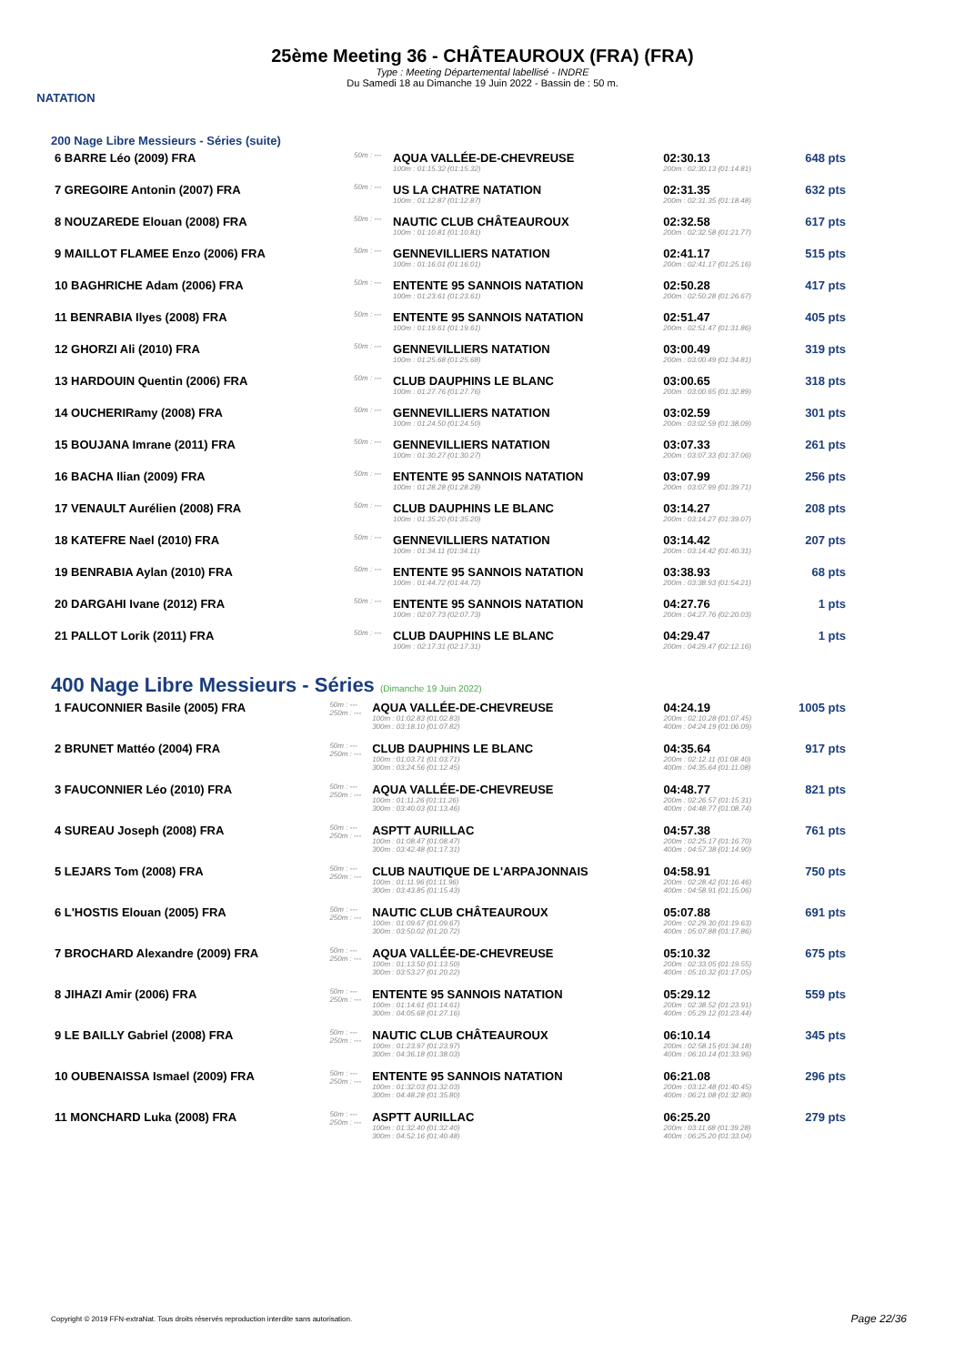NATATION
25ème Meeting 36 - CHÂTEAUROUX (FRA) (FRA)
Type : Meeting Départemental labellisé - INDRE
Du Samedi 18 au Dimanche 19 Juin 2022 - Bassin de : 50 m.
200 Nage Libre Messieurs - Séries (suite)
| 6 BARRE Léo (2009) FRA | 50m : --- | AQUA VALLÉE-DE-CHEVREUSE 100m : 01:15.32 (01:15.32) | 02:30.13 200m : 02:30.13 (01:14.81) | 648 pts |
| 7 GREGOIRE Antonin (2007) FRA | 50m : --- | US LA CHATRE NATATION 100m : 01:12.87 (01:12.87) | 02:31.35 200m : 02:31.35 (01:18.48) | 632 pts |
| 8 NOUZAREDE Elouan (2008) FRA | 50m : --- | NAUTIC CLUB CHÂTEAUROUX 100m : 01:10.81 (01:10.81) | 02:32.58 200m : 02:32.58 (01:21.77) | 617 pts |
| 9 MAILLOT FLAMEE Enzo (2006) FRA | 50m : --- | GENNEVILLIERS NATATION 100m : 01:16.01 (01:16.01) | 02:41.17 200m : 02:41.17 (01:25.16) | 515 pts |
| 10 BAGHRICHE Adam (2006) FRA | 50m : --- | ENTENTE 95 SANNOIS NATATION 100m : 01:23.61 (01:23.61) | 02:50.28 200m : 02:50.28 (01:26.67) | 417 pts |
| 11 BENRABIA Ilyes (2008) FRA | 50m : --- | ENTENTE 95 SANNOIS NATATION 100m : 01:19.61 (01:19.61) | 02:51.47 200m : 02:51.47 (01:31.86) | 405 pts |
| 12 GHORZI Ali (2010) FRA | 50m : --- | GENNEVILLIERS NATATION 100m : 01:25.68 (01:25.68) | 03:00.49 200m : 03:00.49 (01:34.81) | 319 pts |
| 13 HARDOUIN Quentin (2006) FRA | 50m : --- | CLUB DAUPHINS LE BLANC 100m : 01:27.76 (01:27.76) | 03:00.65 200m : 03:00.65 (01:32.89) | 318 pts |
| 14 OUCHERIRamy (2008) FRA | 50m : --- | GENNEVILLIERS NATATION 100m : 01:24.50 (01:24.50) | 03:02.59 200m : 03:02.59 (01:38.09) | 301 pts |
| 15 BOUJANA Imrane (2011) FRA | 50m : --- | GENNEVILLIERS NATATION 100m : 01:30.27 (01:30.27) | 03:07.33 200m : 03:07.33 (01:37.06) | 261 pts |
| 16 BACHA Ilian (2009) FRA | 50m : --- | ENTENTE 95 SANNOIS NATATION 100m : 01:28.28 (01:28.28) | 03:07.99 200m : 03:07.99 (01:39.71) | 256 pts |
| 17 VENAULT Aurélien (2008) FRA | 50m : --- | CLUB DAUPHINS LE BLANC 100m : 01:35.20 (01:35.20) | 03:14.27 200m : 03:14.27 (01:39.07) | 208 pts |
| 18 KATEFRE Nael (2010) FRA | 50m : --- | GENNEVILLIERS NATATION 100m : 01:34.11 (01:34.11) | 03:14.42 200m : 03:14.42 (01:40.31) | 207 pts |
| 19 BENRABIA Aylan (2010) FRA | 50m : --- | ENTENTE 95 SANNOIS NATATION 100m : 01:44.72 (01:44.72) | 03:38.93 200m : 03:38.93 (01:54.21) | 68 pts |
| 20 DARGAHI Ivane (2012) FRA | 50m : --- | ENTENTE 95 SANNOIS NATATION 100m : 02:07.73 (02:07.73) | 04:27.76 200m : 04:27.76 (02:20.03) | 1 pts |
| 21 PALLOT Lorik (2011) FRA | 50m : --- | CLUB DAUPHINS LE BLANC 100m : 02:17.31 (02:17.31) | 04:29.47 200m : 04:29.47 (02:12.16) | 1 pts |
400 Nage Libre Messieurs - Séries (Dimanche 19 Juin 2022)
| 1 FAUCONNIER Basile (2005) FRA | 50m : --- 250m : --- | AQUA VALLÉE-DE-CHEVREUSE 100m : 01:02.83 (01:02.83) 300m : 03:18.10 (01:07.82) | 04:24.19 200m : 02:10.28 (01:07.45) 400m : 04:24.19 (01:06.09) | 1005 pts |
| 2 BRUNET Mattéo (2004) FRA | 50m : --- 250m : --- | CLUB DAUPHINS LE BLANC 100m : 01:03.71 (01:03.71) 300m : 03:24.56 (01:12.45) | 04:35.64 200m : 02:12.11 (01:08.40) 400m : 04:35.64 (01:11.08) | 917 pts |
| 3 FAUCONNIER Léo (2010) FRA | 50m : --- 250m : --- | AQUA VALLÉE-DE-CHEVREUSE 100m : 01:11.26 (01:11.26) 300m : 03:40.03 (01:13.46) | 04:48.77 200m : 02:26.57 (01:15.31) 400m : 04:48.77 (01:08.74) | 821 pts |
| 4 SUREAU Joseph (2008) FRA | 50m : --- 250m : --- | ASPTT AURILLAC 100m : 01:08.47 (01:08.47) 300m : 03:42.48 (01:17.31) | 04:57.38 200m : 02:25.17 (01:16.70) 400m : 04:57.38 (01:14.90) | 761 pts |
| 5 LEJARS Tom (2008) FRA | 50m : --- 250m : --- | CLUB NAUTIQUE DE L'ARPAJONNAIS 100m : 01:11.96 (01:11.96) 300m : 03:43.85 (01:15.43) | 04:58.91 200m : 02:28.42 (01:16.46) 400m : 04:58.91 (01:15.06) | 750 pts |
| 6 L'HOSTIS Elouan (2005) FRA | 50m : --- 250m : --- | NAUTIC CLUB CHÂTEAUROUX 100m : 01:09.67 (01:09.67) 300m : 03:50.02 (01:20.72) | 05:07.88 200m : 02:29.30 (01:19.63) 400m : 05:07.88 (01:17.86) | 691 pts |
| 7 BROCHARD Alexandre (2009) FRA | 50m : --- 250m : --- | AQUA VALLÉE-DE-CHEVREUSE 100m : 01:13.50 (01:13.50) 300m : 03:53.27 (01:20.22) | 05:10.32 200m : 02:33.05 (01:19.55) 400m : 05:10.32 (01:17.05) | 675 pts |
| 8 JIHAZI Amir (2006) FRA | 50m : --- 250m : --- | ENTENTE 95 SANNOIS NATATION 100m : 01:14.61 (01:14.61) 300m : 04:05.68 (01:27.16) | 05:29.12 200m : 02:38.52 (01:23.91) 400m : 05:29.12 (01:23.44) | 559 pts |
| 9 LE BAILLY Gabriel (2008) FRA | 50m : --- 250m : --- | NAUTIC CLUB CHÂTEAUROUX 100m : 01:23.97 (01:23.97) 300m : 04:36.18 (01:38.03) | 06:10.14 200m : 02:58.15 (01:34.18) 400m : 06:10.14 (01:33.96) | 345 pts |
| 10 OUBENAISSA Ismael (2009) FRA | 50m : --- 250m : --- | ENTENTE 95 SANNOIS NATATION 100m : 01:32.03 (01:32.03) 300m : 04:48.28 (01:35.80) | 06:21.08 200m : 03:12.48 (01:40.45) 400m : 06:21.08 (01:32.80) | 296 pts |
| 11 MONCHARD Luka (2008) FRA | 50m : --- 250m : --- | ASPTT AURILLAC 100m : 01:32.40 (01:32.40) 300m : 04:52.16 (01:40.48) | 06:25.20 200m : 03:11.68 (01:39.28) 400m : 06:25.20 (01:33.04) | 279 pts |
Copyright © 2019 FFN-extraNat. Tous droits réservés reproduction interdite sans autorisation.
Page 22/36